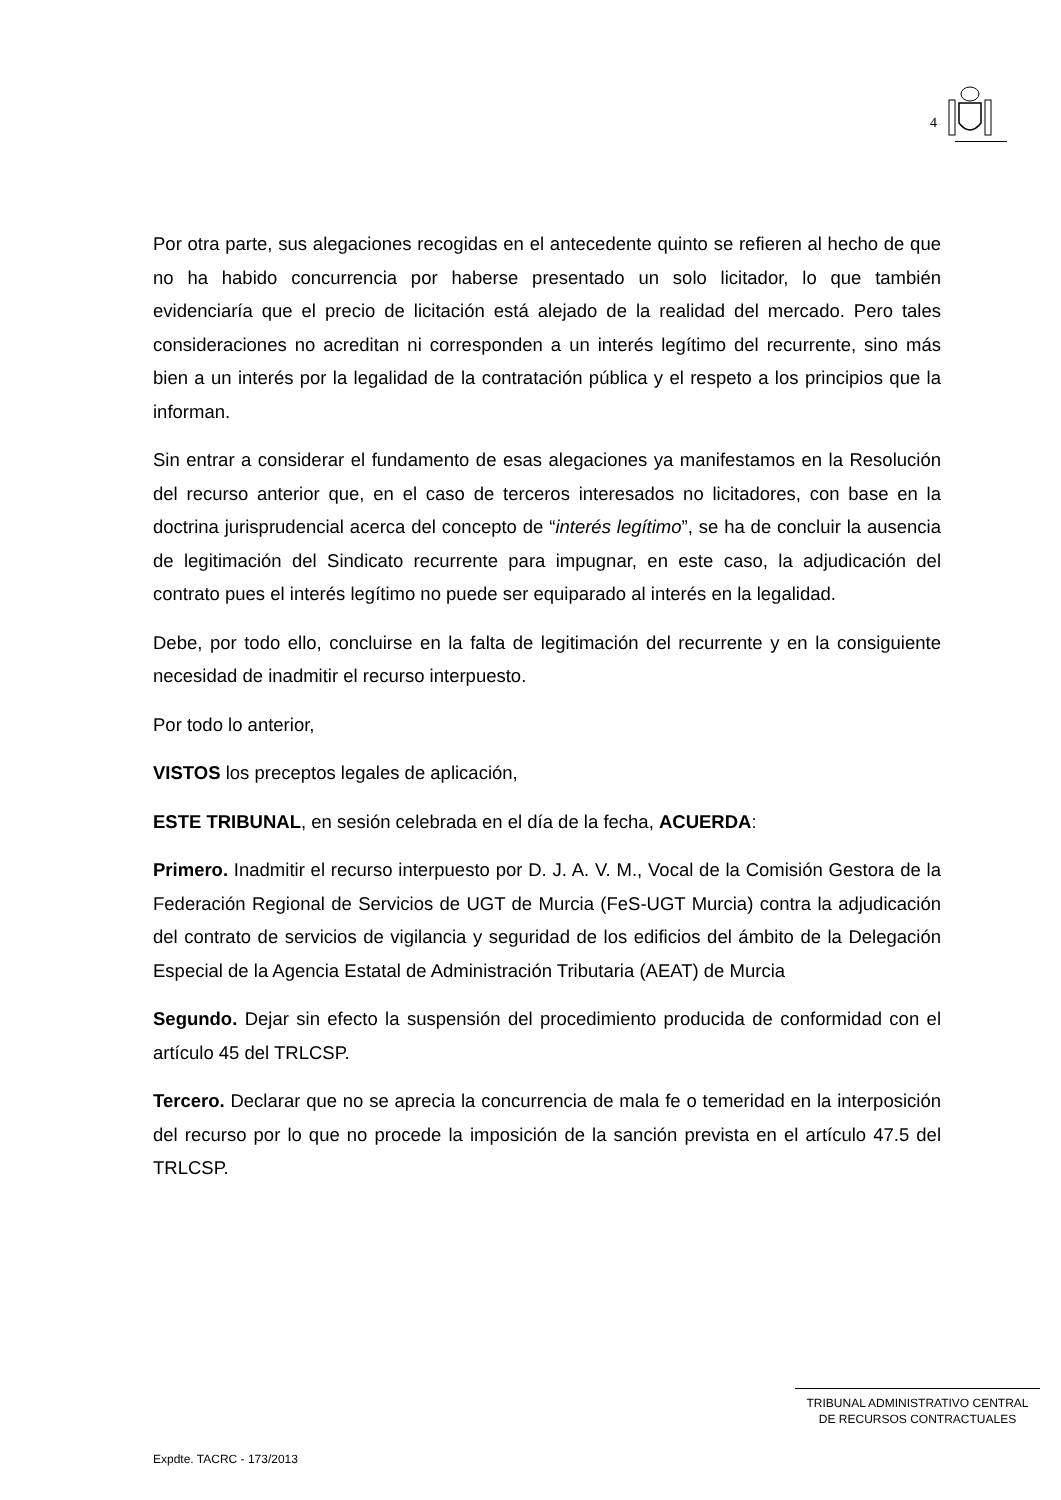4
Por otra parte, sus alegaciones recogidas en el antecedente quinto se refieren al hecho de que no ha habido concurrencia por haberse presentado un solo licitador, lo que también evidenciaría que el precio de licitación está alejado de la realidad del mercado. Pero tales consideraciones no acreditan ni corresponden a un interés legítimo del recurrente, sino más bien a un interés por la legalidad de la contratación pública y el respeto a los principios que la informan.
Sin entrar a considerar el fundamento de esas alegaciones ya manifestamos en la Resolución del recurso anterior que, en el caso de terceros interesados no licitadores, con base en la doctrina jurisprudencial acerca del concepto de “interés legítimo”, se ha de concluir la ausencia de legitimación del Sindicato recurrente para impugnar, en este caso, la adjudicación del contrato pues el interés legítimo no puede ser equiparado al interés en la legalidad.
Debe, por todo ello, concluirse en la falta de legitimación del recurrente y en la consiguiente necesidad de inadmitir el recurso interpuesto.
Por todo lo anterior,
VISTOS los preceptos legales de aplicación,
ESTE TRIBUNAL, en sesión celebrada en el día de la fecha, ACUERDA:
Primero. Inadmitir el recurso interpuesto por D. J. A. V. M., Vocal de la Comisión Gestora de la Federación Regional de Servicios de UGT de Murcia (FeS-UGT Murcia) contra la adjudicación del contrato de servicios de vigilancia y seguridad de los edificios del ámbito de la Delegación Especial de la Agencia Estatal de Administración Tributaria (AEAT) de Murcia
Segundo. Dejar sin efecto la suspensión del procedimiento producida de conformidad con el artículo 45 del TRLCSP.
Tercero. Declarar que no se aprecia la concurrencia de mala fe o temeridad en la interposición del recurso por lo que no procede la imposición de la sanción prevista en el artículo 47.5 del TRLCSP.
TRIBUNAL ADMINISTRATIVO CENTRAL
DE RECURSOS CONTRACTUALES
Expdte. TACRC - 173/2013